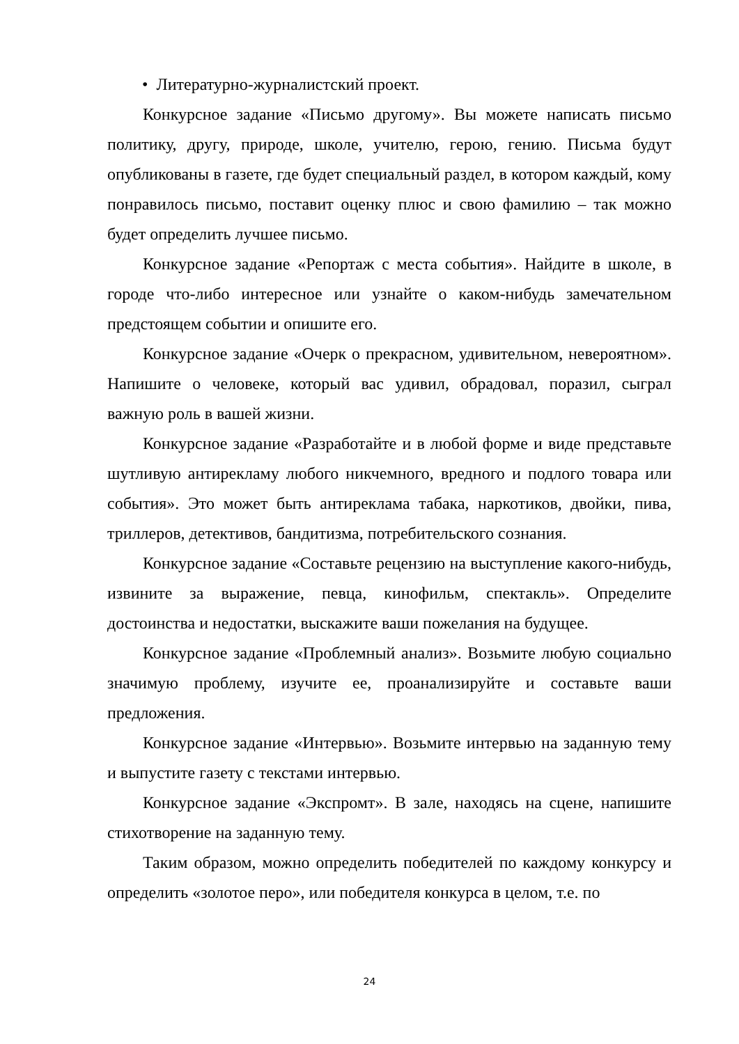• Литературно-журналистский проект.
Конкурсное задание «Письмо другому». Вы можете написать письмо политику, другу, природе, школе, учителю, герою, гению. Письма будут опубликованы в газете, где будет специальный раздел, в котором каждый, кому понравилось письмо, поставит оценку плюс и свою фамилию – так можно будет определить лучшее письмо.
Конкурсное задание «Репортаж с места события». Найдите в школе, в городе что-либо интересное или узнайте о каком-нибудь замечательном предстоящем событии и опишите его.
Конкурсное задание «Очерк о прекрасном, удивительном, невероятном». Напишите о человеке, который вас удивил, обрадовал, поразил, сыграл важную роль в вашей жизни.
Конкурсное задание «Разработайте и в любой форме и виде представьте шутливую антирекламу любого никчемного, вредного и подлого товара или события». Это может быть антиреклама табака, наркотиков, двойки, пива, триллеров, детективов, бандитизма, потребительского сознания.
Конкурсное задание «Составьте рецензию на выступление какого-нибудь, извините за выражение, певца, кинофильм, спектакль». Определите достоинства и недостатки, выскажите ваши пожелания на будущее.
Конкурсное задание «Проблемный анализ». Возьмите любую социально значимую проблему, изучите ее, проанализируйте и составьте ваши предложения.
Конкурсное задание «Интервью». Возьмите интервью на заданную тему и выпустите газету с текстами интервью.
Конкурсное задание «Экспромт». В зале, находясь на сцене, напишите стихотворение на заданную тему.
Таким образом, можно определить победителей по каждому конкурсу и определить «золотое перо», или победителя конкурса в целом, т.е. по
24